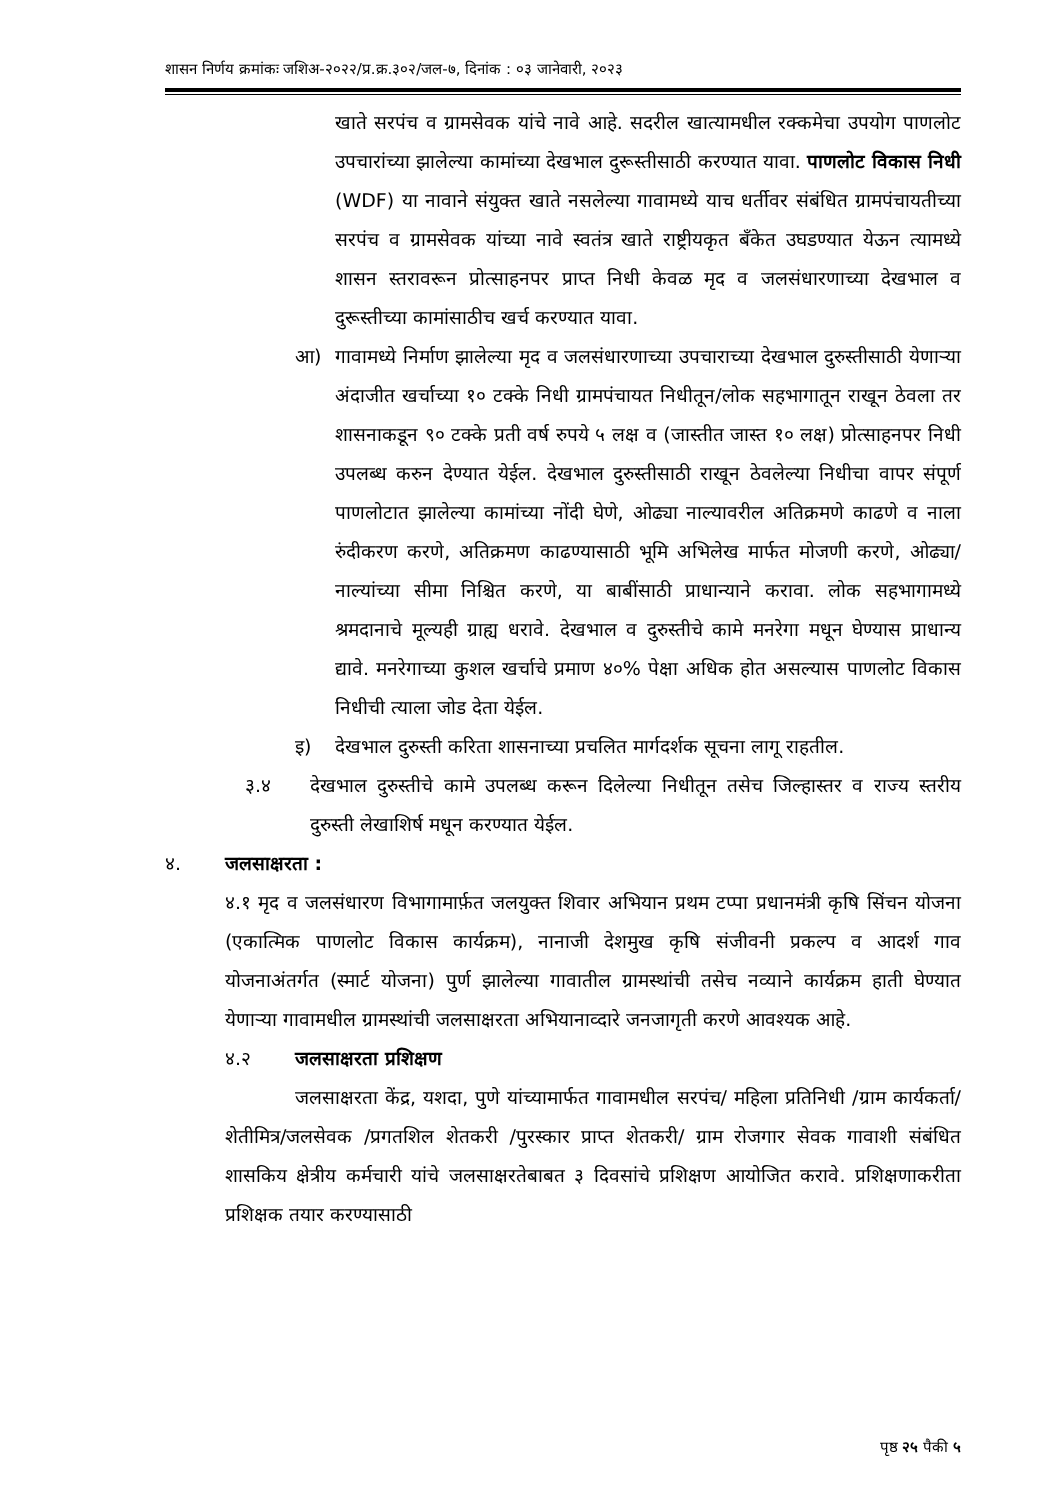शासन निर्णय क्रमांकः जशिअ-२०२२/प्र.क्र.३०२/जल-७, दिनांक : ०३ जानेवारी, २०२३
खाते सरपंच व ग्रामसेवक यांचे नावे आहे. सदरील खात्यामधील रक्कमेचा उपयोग पाणलोट उपचारांच्या झालेल्या कामांच्या देखभाल दुरूस्तीसाठी करण्यात यावा. पाणलोट विकास निधी (WDF) या नावाने संयुक्त खाते नसलेल्या गावामध्ये याच धर्तीवर संबंधित ग्रामपंचायतीच्या सरपंच व ग्रामसेवक यांच्या नावे स्वतंत्र खाते राष्ट्रीयकृत बँकेत उघडण्यात येऊन त्यामध्ये शासन स्तरावरून प्रोत्साहनपर प्राप्त निधी केवळ मृद व जलसंधारणाच्या देखभाल व दुरूस्तीच्या कामांसाठीच खर्च करण्यात यावा.
आ) गावामध्ये निर्माण झालेल्या मृद व जलसंधारणाच्या उपचाराच्या देखभाल दुरुस्तीसाठी येणाऱ्या अंदाजीत खर्चाच्या १० टक्के निधी ग्रामपंचायत निधीतून/लोक सहभागातून राखून ठेवला तर शासनाकडून ९० टक्के प्रती वर्ष रुपये ५ लक्ष व (जास्तीत जास्त १० लक्ष) प्रोत्साहनपर निधी उपलब्ध करुन देण्यात येईल. देखभाल दुरुस्तीसाठी राखून ठेवलेल्या निधीचा वापर संपूर्ण पाणलोटात झालेल्या कामांच्या नोंदी घेणे, ओढ्या नाल्यावरील अतिक्रमणे काढणे व नाला रुंदीकरण करणे, अतिक्रमण काढण्यासाठी भूमि अभिलेख मार्फत मोजणी करणे, ओढ्या/नाल्यांच्या सीमा निश्चित करणे, या बाबींसाठी प्राधान्याने करावा. लोक सहभागामध्ये श्रमदानाचे मूल्यही ग्राह्य धरावे. देखभाल व दुरुस्तीचे कामे मनरेगा मधून घेण्यास प्राधान्य द्यावे. मनरेगाच्या कुशल खर्चाचे प्रमाण ४०% पेक्षा अधिक होत असल्यास पाणलोट विकास निधीची त्याला जोड देता येईल.
इ) देखभाल दुरुस्ती करिता शासनाच्या प्रचलित मार्गदर्शक सूचना लागू राहतील.
३.४ देखभाल दुरुस्तीचे कामे उपलब्ध करून दिलेल्या निधीतून तसेच जिल्हास्तर व राज्य स्तरीय दुरुस्ती लेखाशिर्ष मधून करण्यात येईल.
४.
जलसाक्षरता :
४.१ मृद व जलसंधारण विभागामार्फ़त जलयुक्त शिवार अभियान प्रथम टप्पा प्रधानमंत्री कृषि सिंचन योजना (एकात्मिक पाणलोट विकास कार्यक्रम), नानाजी देशमुख कृषि संजीवनी प्रकल्प व आदर्श गाव योजनाअंतर्गत (स्मार्ट योजना) पुर्ण झालेल्या गावातील ग्रामस्थांची तसेच नव्याने कार्यक्रम हाती घेण्यात येणाऱ्या गावामधील ग्रामस्थांची जलसाक्षरता अभियानाव्दारे जनजागृती करणे आवश्यक आहे.
४.२
जलसाक्षरता प्रशिक्षण
जलसाक्षरता केंद्र, यशदा, पुणे यांच्यामार्फत गावामधील सरपंच/ महिला प्रतिनिधी /ग्राम कार्यकर्ता/शेतीमित्र/जलसेवक /प्रगतशिल शेतकरी /पुरस्कार प्राप्त शेतकरी/ ग्राम रोजगार सेवक गावाशी संबंधित शासकिय क्षेत्रीय कर्मचारी यांचे जलसाक्षरतेबाबत ३ दिवसांचे प्रशिक्षण आयोजित करावे. प्रशिक्षणाकरीता प्रशिक्षक तयार करण्यासाठी
पृष्ठ २५ पैकी ५